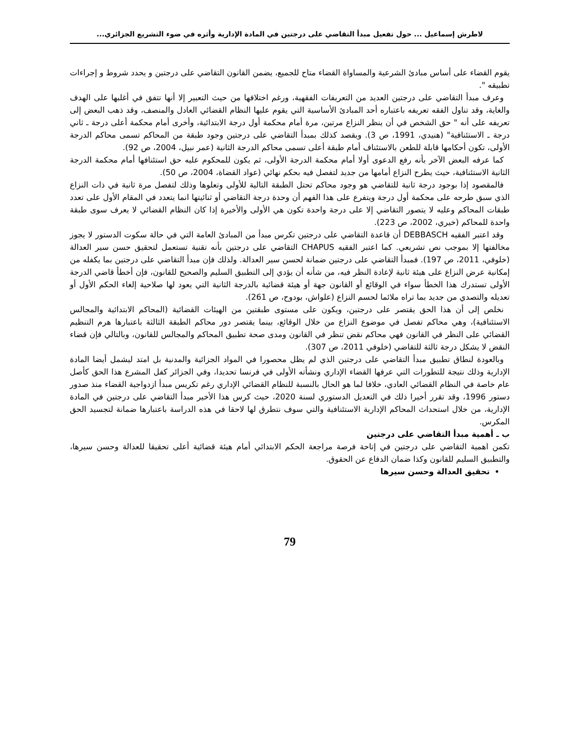لاطرش إسماعيل ... حول تفعيل مبدأ التقاضي على درجتين في المادة الإدارية وأثره في ضوء التشريع الجزائري...
يقوم القضاء على أساس مبادئ الشرعية والمساواة القضاء متاح للجميع، يضمن القانون التقاضي على درجتين و يحدد شروط و إجراءات تطبيقه ".
وعرف مبدأ التقاضي على درجتين العديد من التعريفات الفقهية، ورغم اختلافها من حيث التعبير إلا أنها تتفق في أغلبها على الهدف والغاية، وقد تناول الفقه تعريفه باعتباره أحد المبادئ الأساسية التي يقوم عليها النظام القضائي العادل والمنصف، وقد ذهب البعض إلى تعريفه على أنه " حق الشخص في أن ينظر النزاع مرتين، مرة أمام محكمة أول درجة الابتدائية، وأخرى أمام محكمة أعلى درجة ـ ثاني درجة ـ الاستئنافية" (هنيدي، 1991، ص 3). ويقصد كذلك بمبدأ التقاضي على درجتين وجود طبقة من المحاكم تسمى محاكم الدرجة الأولى، تكون أحكامها قابلة للطعن بالاستئناف أمام طبقة أعلى تسمى محاكم الدرجة الثانية (عمر نبيل، 2004، ص 92).
كما عرفه البعض الآخر بأنه رفع الدعوى أولا أمام محكمة الدرجة الأولى، ثم يكون للمحكوم عليه حق استئنافها أمام محكمة الدرجة الثانية الاستئنافية، حيث يطرح النزاع أمامها من جديد لتفصل فيه بحكم نهائي (عواد القضاة، 2004، ص 50).
فالمقصود إذا بوجود درجة ثانية للتقاضي هو وجود محاكم تحتل الطبقة التالية للأولى وتعلوها وذلك لتفصل مرة ثانية في ذات النزاع الذي سبق طرحه على محكمة أول درجة ويتفرع على هذا الفهم أن وحدة درجة التقاضي أو ثنائيتها انما يتعدد في المقام الأول على تعدد طبقات المحاكم وعليه لا يتصور التقاضي إلا على درجة واحدة تكون هي الأولى والأخيرة إذا كان النظام القضائي لا يعرف سوى طبقة واحدة للمحاكم (خيري، 2002، ص 223).
وقد اعتبر الفقيه DEBBASCH أن قاعدة التقاضي على درجتين تكرس مبدأ من المبادئ العامة التي في حالة سكوت الدستور لا يجوز مخالفتها إلا بموجب نص تشريعي. كما اعتبر الفقيه CHAPUS التقاضي على درجتين بأنه تقنية تستعمل لتحقيق حسن سير العدالة (خلوفي، 2011، ص 197). فمبدأ التقاضي على درجتين ضمانة لحسن سير العدالة. ولذلك فإن مبدأ التقاضي على درجتين بما يكفله من إمكانية عرض النزاع على هيئة ثانية لإعادة النظر فيه، من شأنه أن يؤدي إلى التطبيق السليم والصحيح للقانون، فإن أخطأ قاضي الدرجة الأولى تستدرك هذا الخطأ سواء في الوقائع أو القانون جهة أو هيئة قضائية بالدرجة الثانية التي يعود لها صلاحية إلغاء الحكم الأول أو تعديله والتصدي من جديد بما تراه ملائما لحسم النزاع (علواش، بودوح، ص 261).
نخلص إلى أن هذا الحق يقتصر على درجتين، ويكون على مستوى طبقتين من الهيئات القضائية (المحاكم الابتدائية والمجالس الاستئنافية)، وهي محاكم تفصل في موضوع النزاع من خلال الوقائع، بينما يقتصر دور محاكم الطبقة الثالثة باعتبارها هرم التنظيم القضائي على النظر في القانون فهي محاكم نقض تنظر في القانون ومدى صحة تطبيق المحاكم والمجالس للقانون، وبالتالي فإن قضاء النقض لا يشكل درجة ثالثة للتقاضي (خلوفي 2011، ص 307).
وبالعودة لنطاق تطبيق مبدأ التقاضي على درجتين الذي لم يظل محصورا في المواد الجزائية والمدنية بل امتد ليشمل أيضا المادة الإدارية وذلك نتيجة للتطورات التي عرفها القضاء الإداري ونشأته الأولى في فرنسا تحديدا، وفي الجزائر كفل المشرع هذا الحق كأصل عام خاصة في النظام القضائي العادي، خلافا لما هو الحال بالنسبة للنظام القضائي الإداري رغم تكريس مبدأ ازدواجية القضاء منذ صدور دستور 1996، وقد تقرر أخيرا ذلك في التعديل الدستوري لسنة 2020، حيث كرس هذا الأخير مبدأ التقاضي على درجتين في المادة الإدارية، من خلال استحداث المحاكم الإدارية الاستئنافية والتي سوف نتطرق لها لاحقا في هذه الدراسة باعتبارها ضمانة لتجسيد الحق المكرس.
ب ـ أهمية مبدأ التقاضي على درجتين
تكمن اهمية التقاضي على درجتين في إتاحة فرصة مراجعة الحكم الابتدائي أمام هيئة قضائية أعلى تحقيقا للعدالة وحسن سيرها، والتطبيق السليم للقانون وكذا ضمان الدفاع عن الحقوق.
تحقيق العدالة وحسن سيرها
79